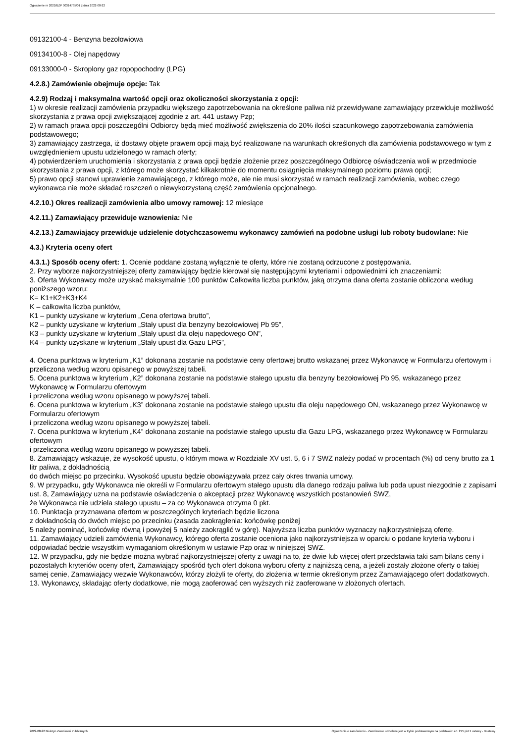Ogłoszenie nr 2022/BZP 00314735/01 z dnia 2022-08-22
09132100-4 - Benzyna bezołowiowa
09134100-8 - Olej napędowy
09133000-0 - Skroplony gaz ropopochodny (LPG)
4.2.8.) Zamówienie obejmuje opcje: Tak
4.2.9) Rodzaj i maksymalna wartość opcji oraz okoliczności skorzystania z opcji:
1) w okresie realizacji zamówienia przypadku większego zapotrzebowania na określone paliwa niż przewidywane zamawiający przewiduje możliwość skorzystania z prawa opcji zwiększającej zgodnie z art. 441 ustawy Pzp;
2) w ramach prawa opcji poszczególni Odbiorcy będą mieć możliwość zwiększenia do 20% ilości szacunkowego zapotrzebowania zamówienia podstawowego;
3) zamawiający zastrzega, iż dostawy objęte prawem opcji mają być realizowane na warunkach określonych dla zamówienia podstawowego w tym z uwzględnieniem upustu udzielonego w ramach oferty;
4) potwierdzeniem uruchomienia i skorzystania z prawa opcji będzie złożenie przez poszczególnego Odbiorcę oświadczenia woli w przedmiocie skorzystania z prawa opcji, z którego może skorzystać kilkakrotnie do momentu osiągnięcia maksymalnego poziomu prawa opcji;
5) prawo opcji stanowi uprawienie zamawiającego, z którego może, ale nie musi skorzystać w ramach realizacji zamówienia, wobec czego wykonawca nie może składać roszczeń o niewykorzystaną część zamówienia opcjonalnego.
4.2.10.) Okres realizacji zamówienia albo umowy ramowej: 12 miesiące
4.2.11.) Zamawiający przewiduje wznowienia: Nie
4.2.13.) Zamawiający przewiduje udzielenie dotychczasowemu wykonawcy zamówień na podobne usługi lub roboty budowlane: Nie
4.3.) Kryteria oceny ofert
4.3.1.) Sposób oceny ofert: 1. Ocenie poddane zostaną wyłącznie te oferty, które nie zostaną odrzucone z postępowania.
2. Przy wyborze najkorzystniejszej oferty zamawiający będzie kierował się następującymi kryteriami i odpowiednimi ich znaczeniami:
3. Oferta Wykonawcy może uzyskać maksymalnie 100 punktów Całkowita liczba punktów, jaką otrzyma dana oferta zostanie obliczona według poniższego wzoru:
K= K1+K2+K3+K4
K – całkowita liczba punktów,
K1 – punkty uzyskane w kryterium „Cena ofertowa brutto”,
K2 – punkty uzyskane w kryterium „Stały upust dla benzyny bezołowiowej Pb 95”,
K3 – punkty uzyskane w kryterium „Stały upust dla oleju napędowego ON”,
K4 – punkty uzyskane w kryterium „Stały upust dla Gazu LPG”,
4. Ocena punktowa w kryterium „K1” dokonana zostanie na podstawie ceny ofertowej brutto wskazanej przez Wykonawcę w Formularzu ofertowym i przeliczona według wzoru opisanego w powyższej tabeli.
5. Ocena punktowa w kryterium „K2” dokonana zostanie na podstawie stałego upustu dla benzyny bezołowiowej Pb 95, wskazanego przez Wykonawcę w Formularzu ofertowym
i przeliczona według wzoru opisanego w powyższej tabeli.
6. Ocena punktowa w kryterium „K3” dokonana zostanie na podstawie stałego upustu dla oleju napędowego ON, wskazanego przez Wykonawcę w Formularzu ofertowym
i przeliczona według wzoru opisanego w powyższej tabeli.
7. Ocena punktowa w kryterium „K4” dokonana zostanie na podstawie stałego upustu dla Gazu LPG, wskazanego przez Wykonawcę w Formularzu ofertowym
i przeliczona według wzoru opisanego w powyższej tabeli.
8. Zamawiający wskazuje, że wysokość upustu, o którym mowa w Rozdziale XV ust. 5, 6 i 7 SWZ należy podać w procentach (%) od ceny brutto za 1 litr paliwa, z dokładnością
do dwóch miejsc po przecinku. Wysokość upustu będzie obowiązywała przez cały okres trwania umowy.
9. W przypadku, gdy Wykonawca nie określi w Formularzu ofertowym stałego upustu dla danego rodzaju paliwa lub poda upust niezgodnie z zapisami ust. 8, Zamawiający uzna na podstawie oświadczenia o akceptacji przez Wykonawcę wszystkich postanowień SWZ,
że Wykonawca nie udziela stałego upustu – za co Wykonawca otrzyma 0 pkt.
10. Punktacja przyznawana ofertom w poszczególnych kryteriach będzie liczona
z dokładnością do dwóch miejsc po przecinku (zasada zaokrąglenia: końcówkę poniżej
5 należy pominąć, końcówkę równą i powyżej 5 należy zaokrąglić w górę). Najwyższa liczba punktów wyznaczy najkorzystniejszą ofertę.
11. Zamawiający udzieli zamówienia Wykonawcy, którego oferta zostanie oceniona jako najkorzystniejsza w oparciu o podane kryteria wyboru i odpowiadać będzie wszystkim wymaganiom określonym w ustawie Pzp oraz w niniejszej SWZ.
12. W przypadku, gdy nie będzie można wybrać najkorzystniejszej oferty z uwagi na to, że dwie lub więcej ofert przedstawia taki sam bilans ceny i pozostałych kryteriów oceny ofert, Zamawiający spośród tych ofert dokona wyboru oferty z najniższą ceną, a jeżeli zostały złożone oferty o takiej samej cenie, Zamawiający wezwie Wykonawców, którzy złożyli te oferty, do złożenia w termie określonym przez Zamawiającego ofert dodatkowych.
13. Wykonawcy, składając oferty dodatkowe, nie mogą zaoferować cen wyższych niż zaoferowane w złożonych ofertach.
2022-08-22 Biuletyn Zamówień Publicznych Ogłoszenie o zamówieniu - Zamówienie udzielane jest w trybie podstawowym na podstawie: art. 275 pkt 1 ustawy - Dostawy